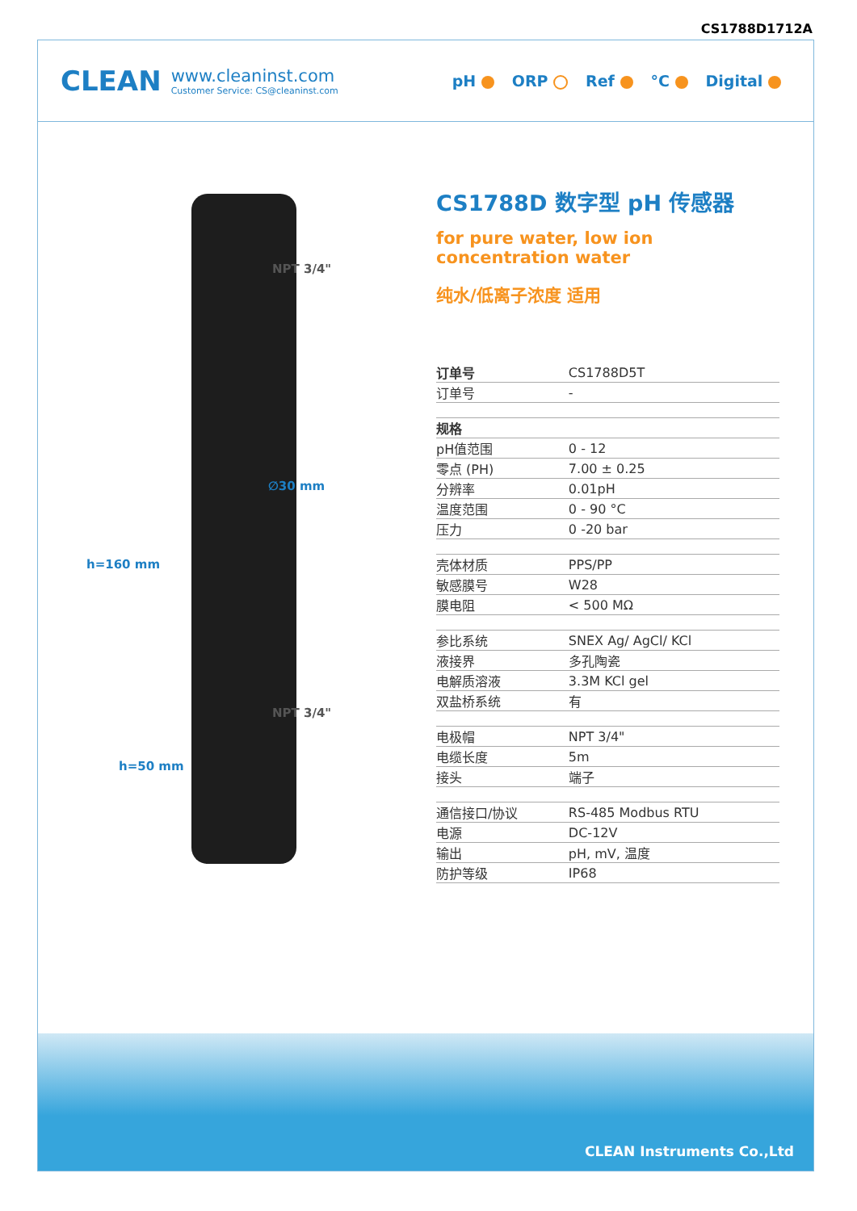CS1788D1712A
CLEAN
www.cleaninst.com
Customer Service: CS@cleaninst.com
pH ORP Ref °C Digital
NPT 3/4"
∅30 mm
NPT 3/4"
h=160 mm
h=50 mm
CS1788D 数字型 pH 传感器
for pure water, low ion concentration water
纯水/低离子浓度 适用
| 订单号 | CS1788D5T |
| 订单号 | - |
| 规格 | |
| pH值范围 | 0 - 12 |
| 零点 (PH) | 7.00 ± 0.25 |
| 分辨率 | 0.01pH |
| 温度范围 | 0 - 90 °C |
| 压力 | 0 -20 bar |
| 壳体材质 | PPS/PP |
| 敏感膜号 | W28 |
| 膜电阻 | < 500 MΩ |
| 参比系统 | SNEX Ag/ AgCl/ KCl |
| 液接界 | 多孔陶瓷 |
| 电解质溶液 | 3.3M KCl gel |
| 双盐桥系统 | 有 |
| 电极帽 | NPT 3/4" |
| 电缆长度 | 5m |
| 接头 | 端子 |
| 通信接口/协议 | RS-485 Modbus RTU |
| 电源 | DC-12V |
| 输出 | pH, mV, 温度 |
| 防护等级 | IP68 |
CLEAN Instruments Co.,Ltd